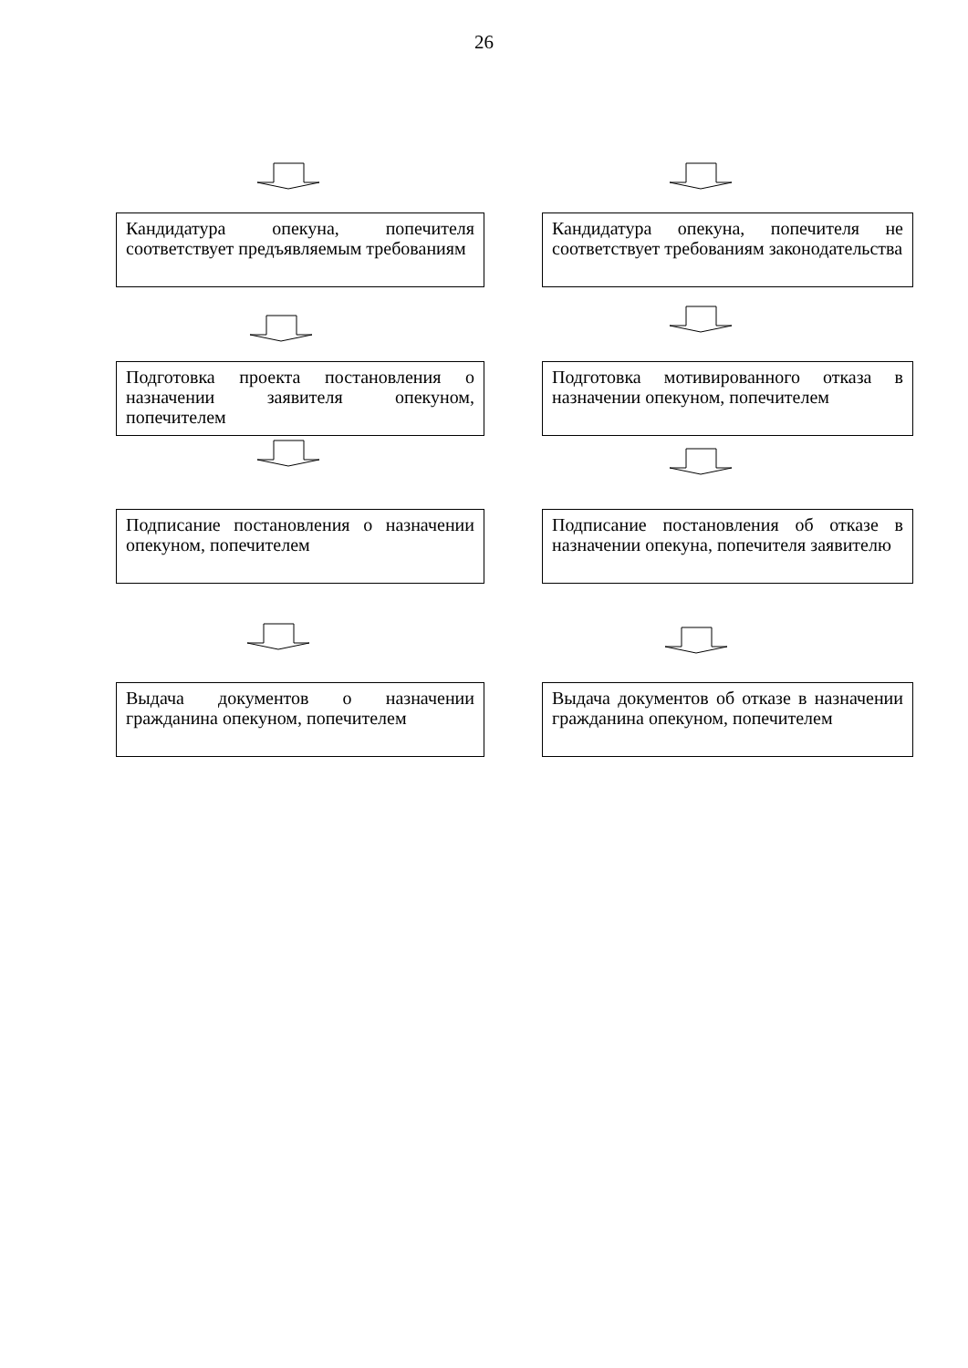26
Кандидатура опекуна, попечителя соответствует предъявляемым требованиям
Кандидатура опекуна, попечителя не соответствует требованиям законодательства
Подготовка проекта постановления о назначении заявителя опекуном, попечителем
Подготовка мотивированного отказа в назначении опекуном, попечителем
Подписание постановления о назначении опекуном, попечителем
Подписание постановления об отказе в назначении опекуна, попечителя заявителю
Выдача документов о назначении гражданина опекуном, попечителем
Выдача документов об отказе в назначении гражданина опекуном, попечителем